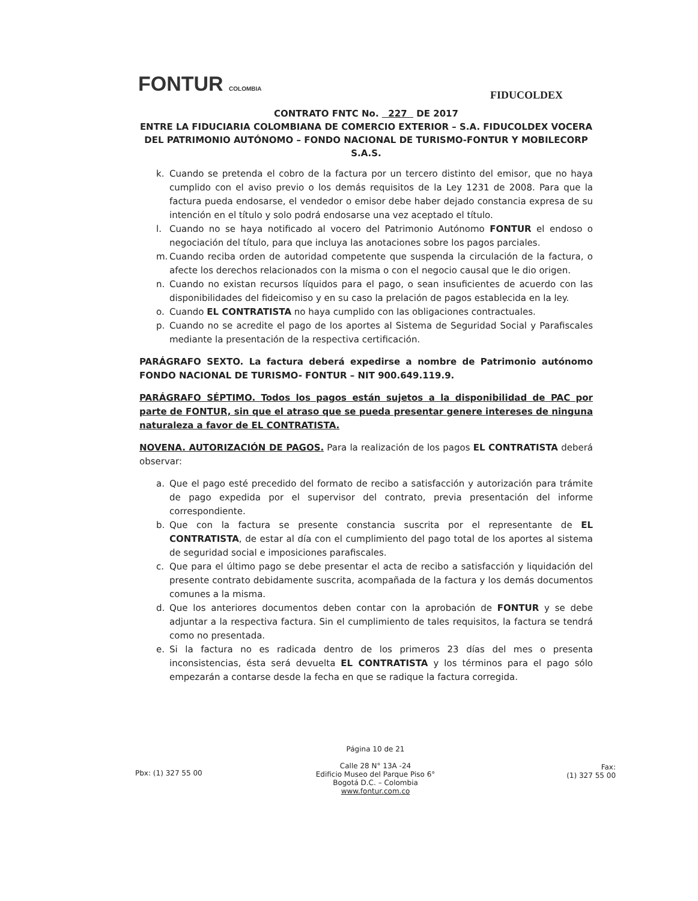FONTUR COLOMBIA
FIDUCOLDEX
CONTRATO FNTC No. 227 DE 2017
ENTRE LA FIDUCIARIA COLOMBIANA DE COMERCIO EXTERIOR – S.A. FIDUCOLDEX VOCERA DEL PATRIMONIO AUTÓNOMO – FONDO NACIONAL DE TURISMO-FONTUR Y MOBILECORP S.A.S.
k. Cuando se pretenda el cobro de la factura por un tercero distinto del emisor, que no haya cumplido con el aviso previo o los demás requisitos de la Ley 1231 de 2008. Para que la factura pueda endosarse, el vendedor o emisor debe haber dejado constancia expresa de su intención en el título y solo podrá endosarse una vez aceptado el título.
l. Cuando no se haya notificado al vocero del Patrimonio Autónomo FONTUR el endoso o negociación del título, para que incluya las anotaciones sobre los pagos parciales.
m. Cuando reciba orden de autoridad competente que suspenda la circulación de la factura, o afecte los derechos relacionados con la misma o con el negocio causal que le dio origen.
n. Cuando no existan recursos líquidos para el pago, o sean insuficientes de acuerdo con las disponibilidades del fideicomiso y en su caso la prelación de pagos establecida en la ley.
o. Cuando EL CONTRATISTA no haya cumplido con las obligaciones contractuales.
p. Cuando no se acredite el pago de los aportes al Sistema de Seguridad Social y Parafiscales mediante la presentación de la respectiva certificación.
PARÁGRAFO SEXTO. La factura deberá expedirse a nombre de Patrimonio autónomo FONDO NACIONAL DE TURISMO- FONTUR – NIT 900.649.119.9.
PARÁGRAFO SÉPTIMO. Todos los pagos están sujetos a la disponibilidad de PAC por parte de FONTUR, sin que el atraso que se pueda presentar genere intereses de ninguna naturaleza a favor de EL CONTRATISTA.
NOVENA. AUTORIZACIÓN DE PAGOS. Para la realización de los pagos EL CONTRATISTA deberá observar:
a. Que el pago esté precedido del formato de recibo a satisfacción y autorización para trámite de pago expedida por el supervisor del contrato, previa presentación del informe correspondiente.
b. Que con la factura se presente constancia suscrita por el representante de EL CONTRATISTA, de estar al día con el cumplimiento del pago total de los aportes al sistema de seguridad social e imposiciones parafiscales.
c. Que para el último pago se debe presentar el acta de recibo a satisfacción y liquidación del presente contrato debidamente suscrita, acompañada de la factura y los demás documentos comunes a la misma.
d. Que los anteriores documentos deben contar con la aprobación de FONTUR y se debe adjuntar a la respectiva factura. Sin el cumplimiento de tales requisitos, la factura se tendrá como no presentada.
e. Si la factura no es radicada dentro de los primeros 23 días del mes o presenta inconsistencias, ésta será devuelta EL CONTRATISTA y los términos para el pago sólo empezarán a contarse desde la fecha en que se radique la factura corregida.
Pbx: (1) 327 55 00
Página 10 de 21
Calle 28 N° 13A -24
Edificio Museo del Parque Piso 6°
Bogotá D.C. – Colombia
www.fontur.com.co
Fax:
(1) 327 55 00